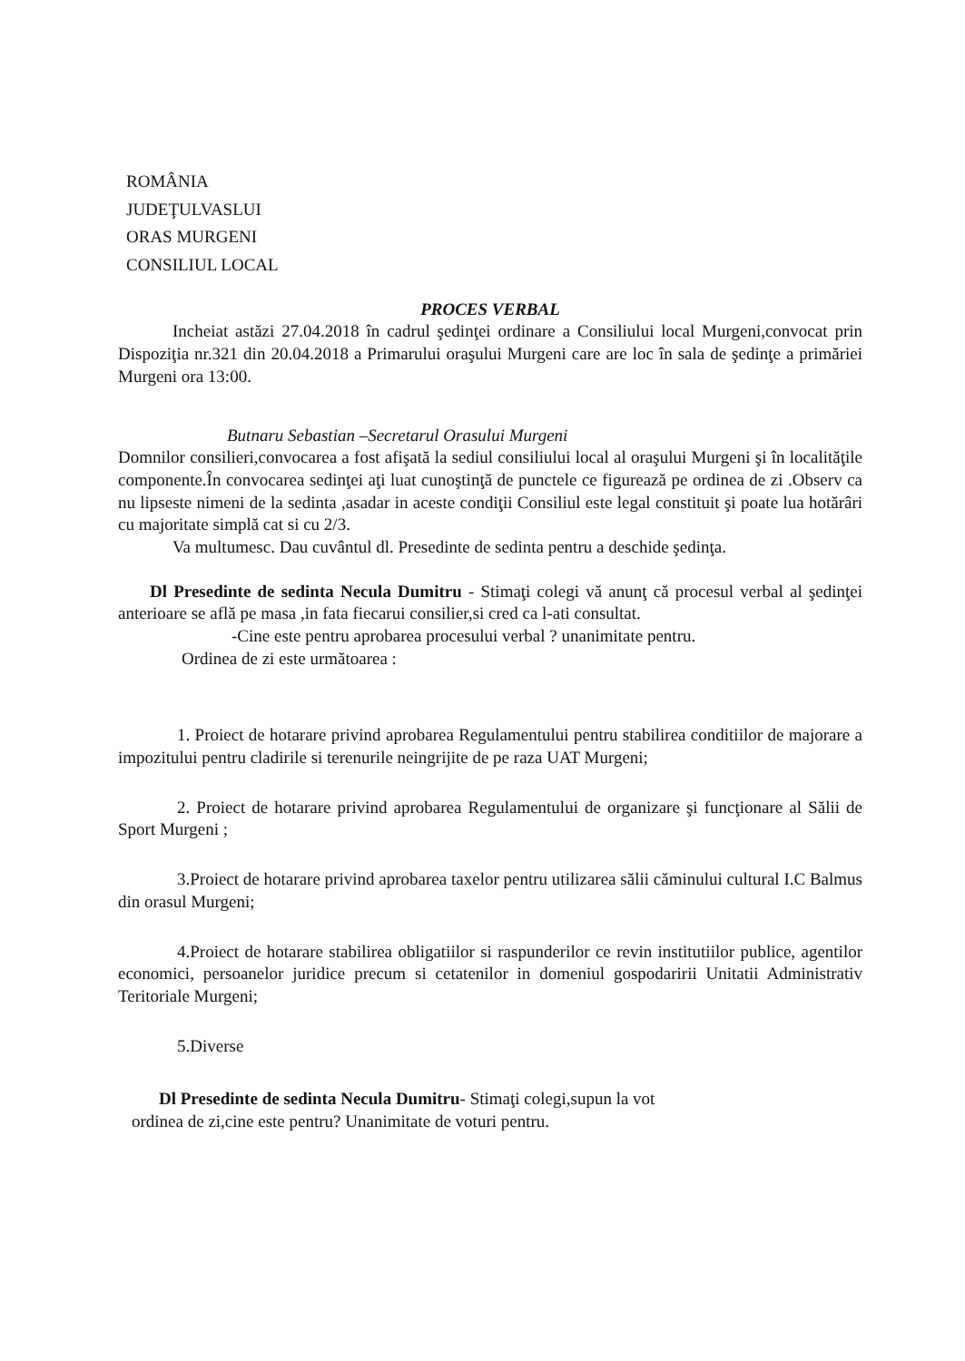ROMÂNIA
JUDEŢULVASLUI
ORAS MURGENI
CONSILIUL LOCAL
PROCES VERBAL
Incheiat astăzi 27.04.2018 în cadrul şedinţei ordinare a Consiliului local Murgeni,convocat prin Dispoziţia nr.321 din 20.04.2018 a Primarului oraşului Murgeni care are loc în sala de şedinţe a primăriei Murgeni ora 13:00.
Butnaru Sebastian –Secretarul Orasului Murgeni
Domnilor consilieri,convocarea a fost afişată la sediul consiliului local al oraşului Murgeni şi în localităţile componente.În convocarea sedinţei aţi luat cunoştinţă de punctele ce figurează pe ordinea de zi .Observ ca nu lipseste nimeni de la sedinta ,asadar in aceste condiţii Consiliul este legal constituit şi poate lua hotărâri cu majoritate simplă cat si cu 2/3.
Va multumesc. Dau cuvântul dl. Presedinte de sedinta pentru a deschide şedinţa.
Dl Presedinte de sedinta Necula Dumitru - Stimaţi colegi vă anunţ că procesul verbal al şedinţei anterioare se află pe masa ,in fata fiecarui consilier,si cred ca l-ati consultat.
-Cine este pentru aprobarea procesului verbal ? unanimitate pentru.
Ordinea de zi este următoarea :
1. Proiect de hotarare privind aprobarea Regulamentului pentru stabilirea conditiilor de majorare a impozitului pentru cladirile si terenurile neingrijite de pe raza UAT Murgeni;
2. Proiect de hotarare privind aprobarea Regulamentului de organizare şi funcţionare al Sălii de Sport Murgeni ;
3.Proiect de hotarare privind aprobarea taxelor pentru utilizarea sălii căminului cultural I.C Balmus din orasul Murgeni;
4.Proiect de hotarare stabilirea obligatiilor si raspunderilor ce revin institutiilor publice, agentilor economici, persoanelor juridice precum si cetatenilor in domeniul gospodaririi Unitatii Administrativ Teritoriale Murgeni;
5.Diverse
Dl Presedinte de sedinta Necula Dumitru- Stimaţi colegi,supun la vot
ordinea de zi,cine este pentru? Unanimitate de voturi pentru.